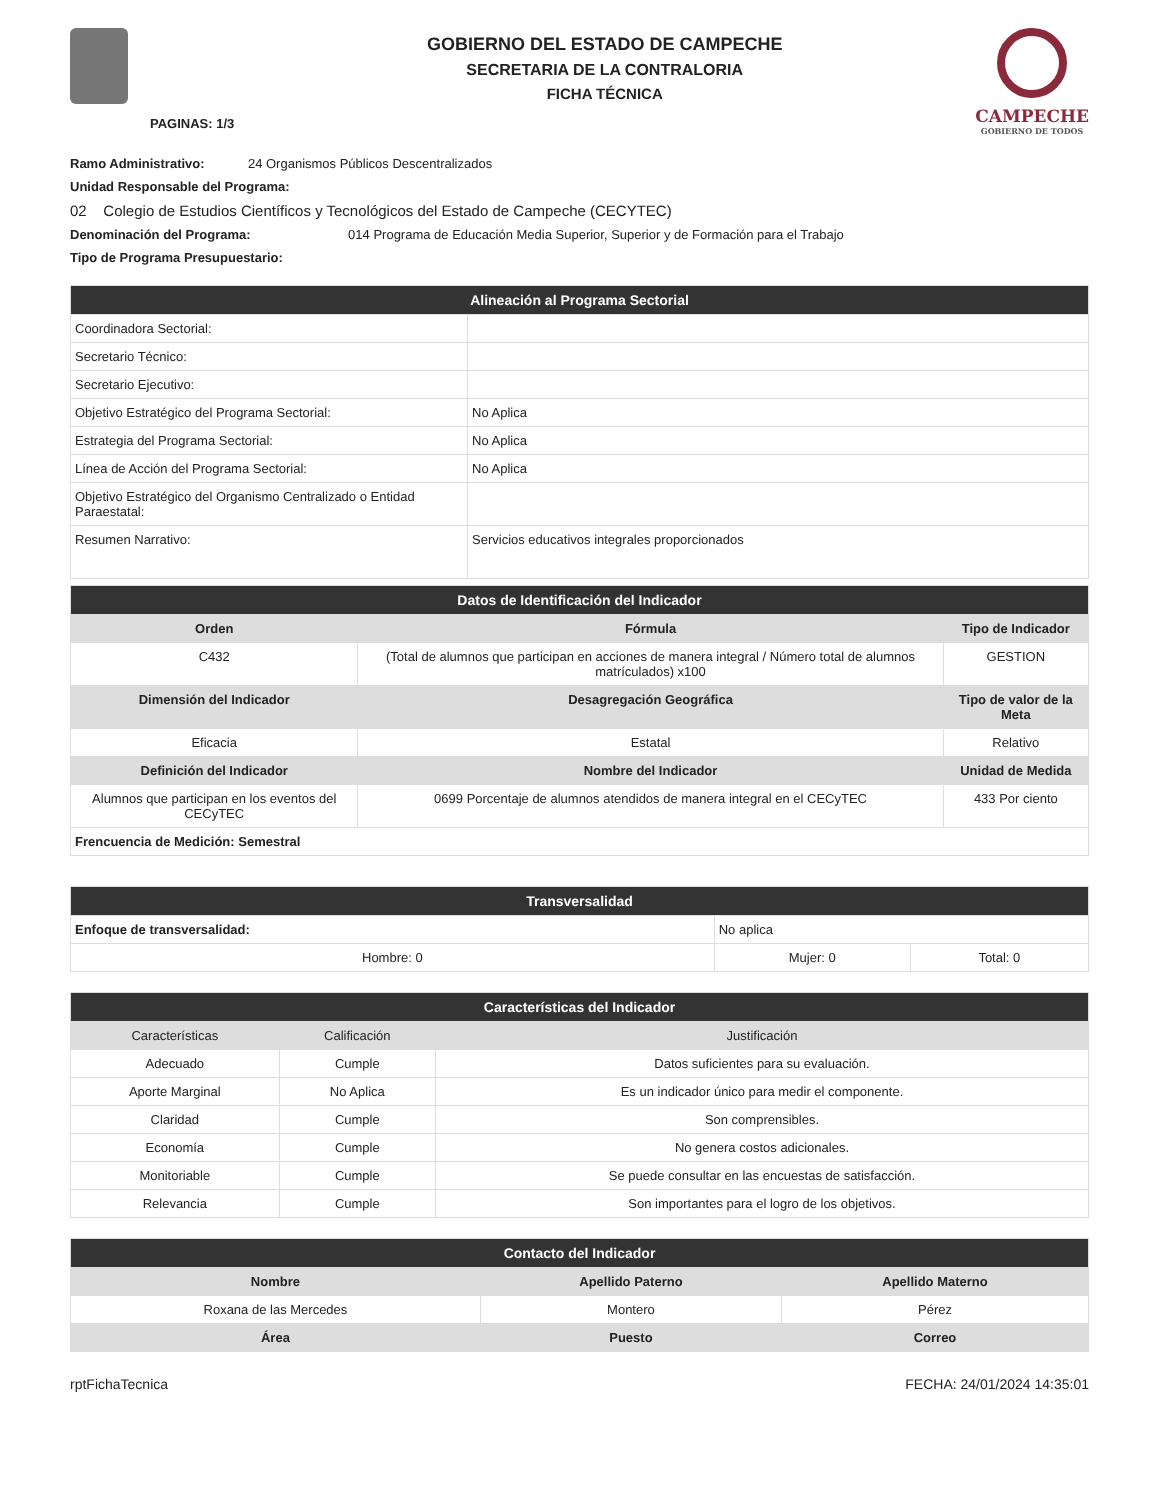PAGINAS: 1/3
GOBIERNO DEL ESTADO DE CAMPECHE
SECRETARIA DE LA CONTRALORIA
FICHA TÉCNICA
CAMPECHE
GOBIERNO DE TODOS
Ramo Administrativo: 24 Organismos Públicos Descentralizados
Unidad Responsable del Programa:
02 Colegio de Estudios Científicos y Tecnológicos del Estado de Campeche (CECYTEC)
Denominación del Programa: 014 Programa de Educación Media Superior, Superior y de Formación para el Trabajo
Tipo de Programa Presupuestario:
| Alineación al Programa Sectorial | |
| --- | --- |
| Coordinadora Sectorial: | |
| Secretario Técnico: | |
| Secretario Ejecutivo: | |
| Objetivo Estratégico del Programa Sectorial: | No Aplica |
| Estrategia del Programa Sectorial: | No Aplica |
| Línea de Acción del Programa Sectorial: | No Aplica |
| Objetivo Estratégico del Organismo Centralizado o Entidad Paraestatal: | |
| Resumen Narrativo: | Servicios educativos integrales proporcionados |
| Datos de Identificación del Indicador | | |
| --- | --- | --- |
| Orden | Fórmula | Tipo de Indicador |
| C432 | (Total de alumnos que participan en acciones de manera integral / Número total de alumnos matrículados) x100 | GESTION |
| Dimensión del Indicador | Desagregación Geográfica | Tipo de valor de la Meta |
| Eficacia | Estatal | Relativo |
| Definición del Indicador | Nombre del Indicador | Unidad de Medida |
| Alumnos que participan en los eventos del CECyTEC | 0699 Porcentaje de alumnos atendidos de manera integral en el CECyTEC | 433 Por ciento |
| Frencuencia de Medición: Semestral | | |
| Transversalidad | | |
| --- | --- | --- |
| Enfoque de transversalidad: | No aplica | |
| Hombre: 0 | Mujer: 0 | Total: 0 |
| Características del Indicador | | |
| --- | --- | --- |
| Características | Calificación | Justificación |
| Adecuado | Cumple | Datos suficientes para su evaluación. |
| Aporte Marginal | No Aplica | Es un indicador único para medir el componente. |
| Claridad | Cumple | Son comprensibles. |
| Economía | Cumple | No genera costos adicionales. |
| Monitoriable | Cumple | Se puede consultar en las encuestas de satisfacción. |
| Relevancia | Cumple | Son importantes para el logro de los objetivos. |
| Contacto del Indicador | | |
| --- | --- | --- |
| Nombre | Apellido Paterno | Apellido Materno |
| Roxana de las Mercedes | Montero | Pérez |
| Área | Puesto | Correo |
rptFichaTecnica FECHA: 24/01/2024 14:35:01